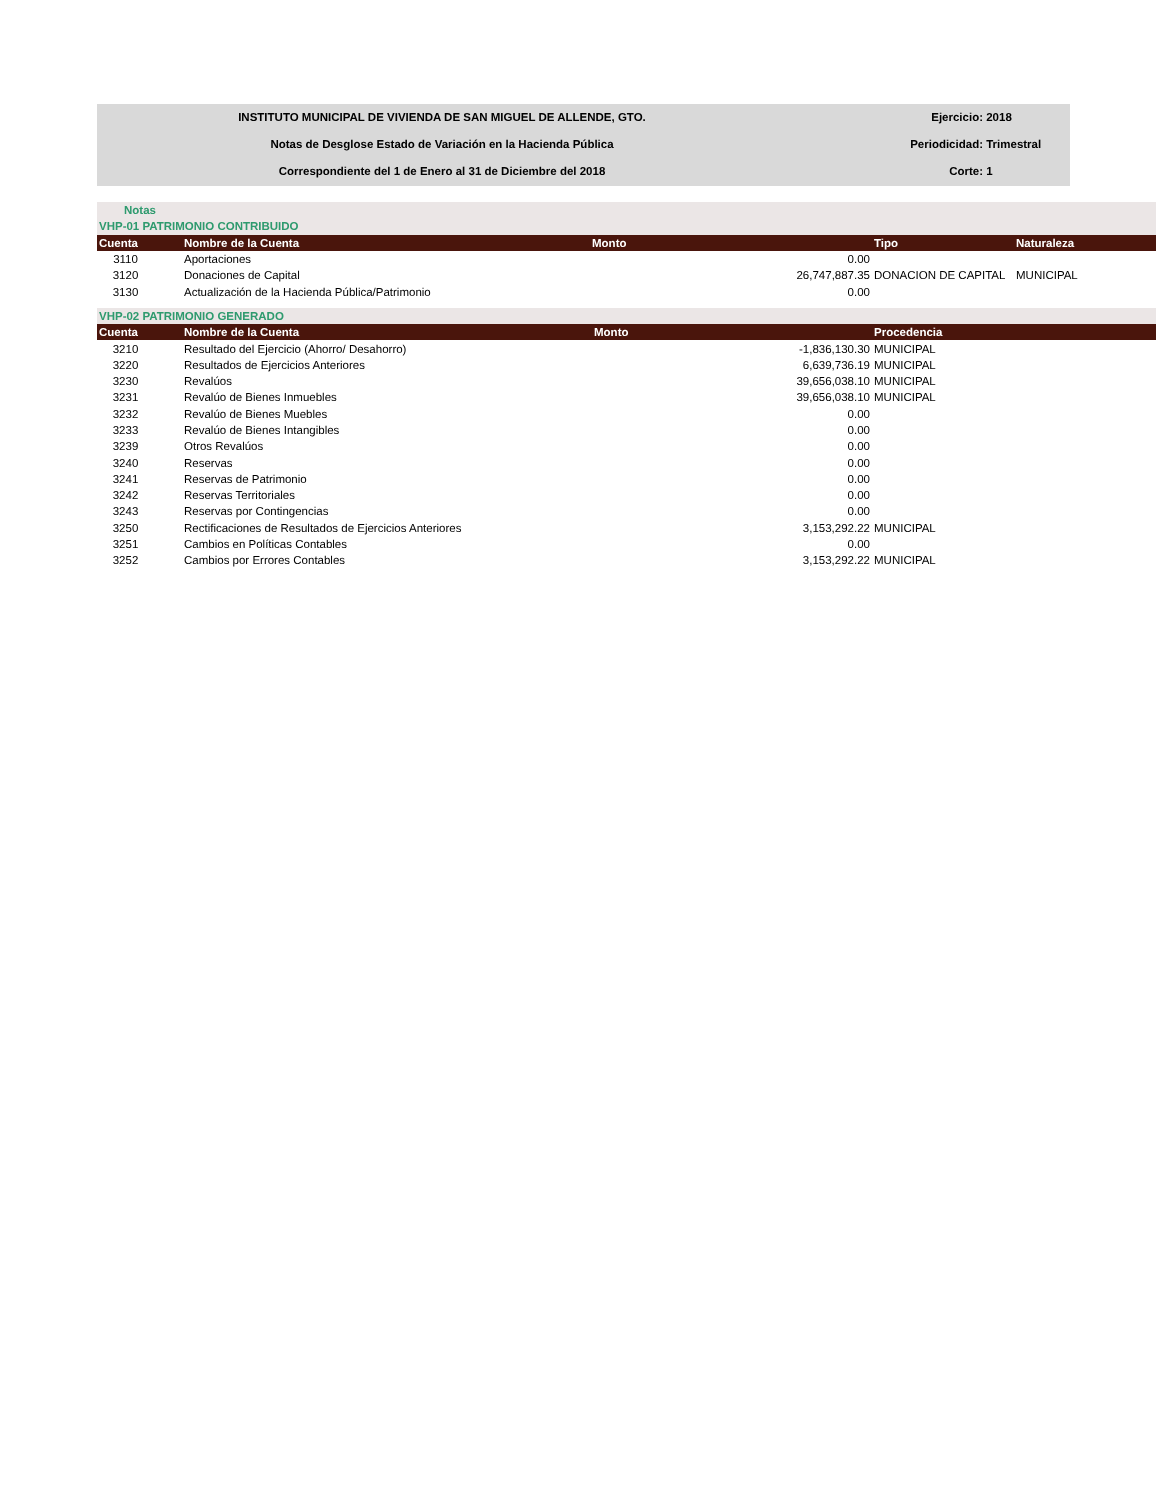INSTITUTO MUNICIPAL DE VIVIENDA DE SAN MIGUEL DE ALLENDE, GTO.
Notas de Desglose Estado de Variación en la Hacienda Pública
Correspondiente del 1 de Enero al 31 de Diciembre del 2018
Ejercicio: 2018
Periodicidad: Trimestral
Corte: 1
| Notas | | | | |
| VHP-01 PATRIMONIO CONTRIBUIDO | | | | |
| Cuenta | Nombre de la Cuenta | Monto | Tipo | Naturaleza |
| 3110 | Aportaciones | 0.00 | | |
| 3120 | Donaciones de Capital | 26,747,887.35 | DONACION DE CAPITAL | MUNICIPAL |
| 3130 | Actualización de la Hacienda Pública/Patrimonio | 0.00 | | |
| VHP-02 PATRIMONIO GENERADO | | | | |
| Cuenta | Nombre de la Cuenta | Monto | Procedencia | |
| 3210 | Resultado del Ejercicio (Ahorro/ Desahorro) | -1,836,130.30 | MUNICIPAL | |
| 3220 | Resultados de Ejercicios Anteriores | 6,639,736.19 | MUNICIPAL | |
| 3230 | Revalúos | 39,656,038.10 | MUNICIPAL | |
| 3231 | Revalúo de Bienes Inmuebles | 39,656,038.10 | MUNICIPAL | |
| 3232 | Revalúo de Bienes Muebles | 0.00 | | |
| 3233 | Revalúo de Bienes Intangibles | 0.00 | | |
| 3239 | Otros Revalúos | 0.00 | | |
| 3240 | Reservas | 0.00 | | |
| 3241 | Reservas de Patrimonio | 0.00 | | |
| 3242 | Reservas Territoriales | 0.00 | | |
| 3243 | Reservas por Contingencias | 0.00 | | |
| 3250 | Rectificaciones de Resultados de Ejercicios Anteriores | 3,153,292.22 | MUNICIPAL | |
| 3251 | Cambios en Políticas Contables | 0.00 | | |
| 3252 | Cambios por Errores Contables | 3,153,292.22 | MUNICIPAL | |